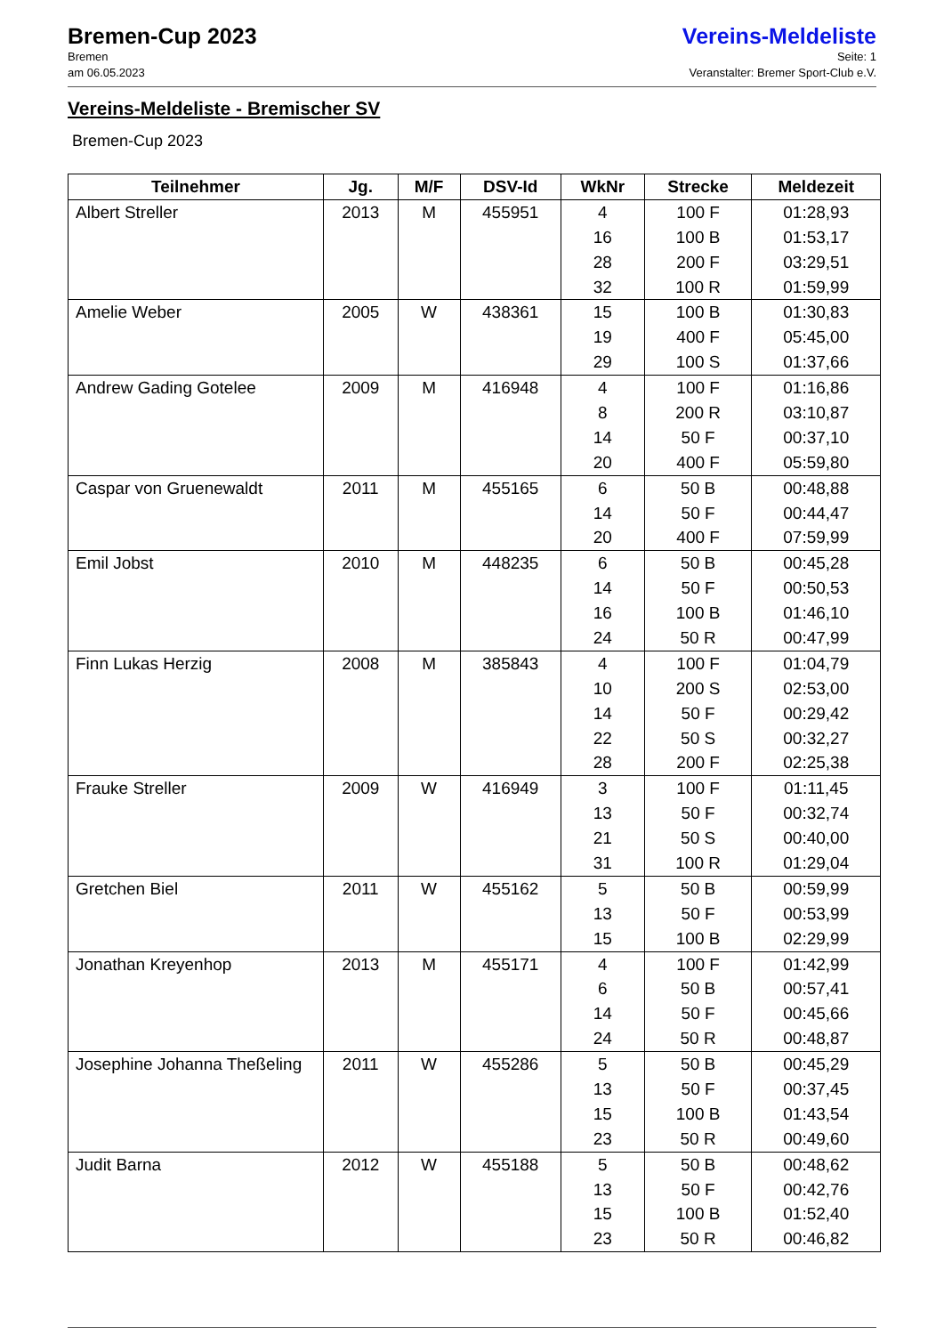Bremen-Cup 2023
Bremen
am 06.05.2023
Vereins-Meldeliste
Seite: 1
Veranstalter: Bremer Sport-Club e.V.
Vereins-Meldeliste - Bremischer SV
Bremen-Cup 2023
| Teilnehmer | Jg. | M/F | DSV-Id | WkNr | Strecke | Meldezeit |
| --- | --- | --- | --- | --- | --- | --- |
| Albert Streller | 2013 | M | 455951 | 4 | 100 F | 01:28,93 |
| | | | | 16 | 100 B | 01:53,17 |
| | | | | 28 | 200 F | 03:29,51 |
| | | | | 32 | 100 R | 01:59,99 |
| Amelie Weber | 2005 | W | 438361 | 15 | 100 B | 01:30,83 |
| | | | | 19 | 400 F | 05:45,00 |
| | | | | 29 | 100 S | 01:37,66 |
| Andrew Gading Gotelee | 2009 | M | 416948 | 4 | 100 F | 01:16,86 |
| | | | | 8 | 200 R | 03:10,87 |
| | | | | 14 | 50 F | 00:37,10 |
| | | | | 20 | 400 F | 05:59,80 |
| Caspar von Gruenewaldt | 2011 | M | 455165 | 6 | 50 B | 00:48,88 |
| | | | | 14 | 50 F | 00:44,47 |
| | | | | 20 | 400 F | 07:59,99 |
| Emil Jobst | 2010 | M | 448235 | 6 | 50 B | 00:45,28 |
| | | | | 14 | 50 F | 00:50,53 |
| | | | | 16 | 100 B | 01:46,10 |
| | | | | 24 | 50 R | 00:47,99 |
| Finn Lukas Herzig | 2008 | M | 385843 | 4 | 100 F | 01:04,79 |
| | | | | 10 | 200 S | 02:53,00 |
| | | | | 14 | 50 F | 00:29,42 |
| | | | | 22 | 50 S | 00:32,27 |
| | | | | 28 | 200 F | 02:25,38 |
| Frauke Streller | 2009 | W | 416949 | 3 | 100 F | 01:11,45 |
| | | | | 13 | 50 F | 00:32,74 |
| | | | | 21 | 50 S | 00:40,00 |
| | | | | 31 | 100 R | 01:29,04 |
| Gretchen Biel | 2011 | W | 455162 | 5 | 50 B | 00:59,99 |
| | | | | 13 | 50 F | 00:53,99 |
| | | | | 15 | 100 B | 02:29,99 |
| Jonathan Kreyenhop | 2013 | M | 455171 | 4 | 100 F | 01:42,99 |
| | | | | 6 | 50 B | 00:57,41 |
| | | | | 14 | 50 F | 00:45,66 |
| | | | | 24 | 50 R | 00:48,87 |
| Josephine Johanna Theßeling | 2011 | W | 455286 | 5 | 50 B | 00:45,29 |
| | | | | 13 | 50 F | 00:37,45 |
| | | | | 15 | 100 B | 01:43,54 |
| | | | | 23 | 50 R | 00:49,60 |
| Judit Barna | 2012 | W | 455188 | 5 | 50 B | 00:48,62 |
| | | | | 13 | 50 F | 00:42,76 |
| | | | | 15 | 100 B | 01:52,40 |
| | | | | 23 | 50 R | 00:46,82 |